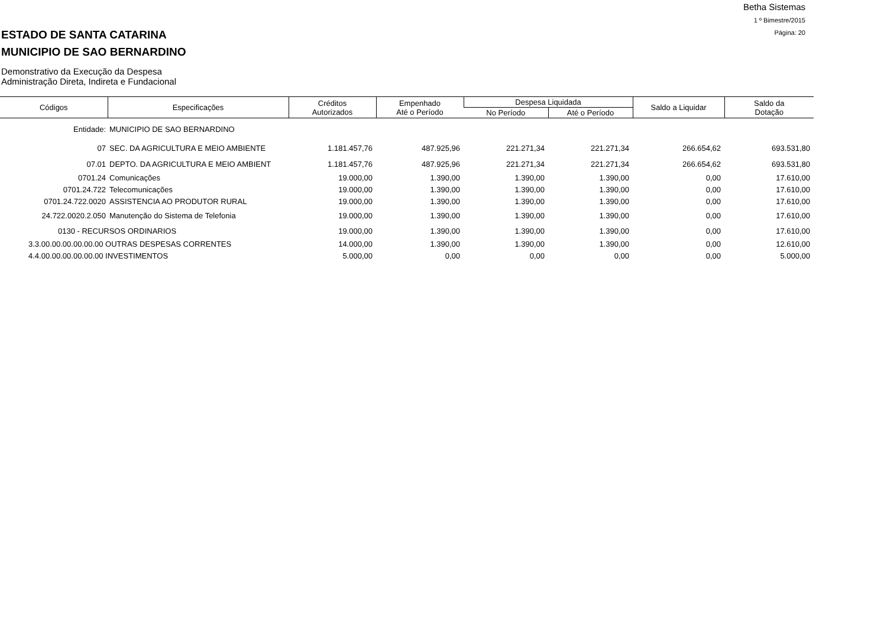Betha Sistemas
1 º Bimestre/2015
Página: 20
ESTADO DE SANTA CATARINA
MUNICIPIO DE SAO BERNARDINO
Demonstrativo da Execução da Despesa
Administração Direta, Indireta e Fundacional
| Códigos | Especificações | Créditos Autorizados | Empenhado Até o Período | Despesa Liquidada | | Saldo a Liquidar | Saldo da Dotação |
| --- | --- | --- | --- | --- | --- | --- | --- |
| | | | | No Período | Até o Período | | |
| Entidade: | MUNICIPIO DE SAO BERNARDINO | | | | | | |
| 07 | SEC. DA AGRICULTURA E MEIO AMBIENTE | 1.181.457,76 | 487.925,96 | 221.271,34 | 221.271,34 | 266.654,62 | 693.531,80 |
| 07.01 | DEPTO. DA AGRICULTURA E MEIO AMBIENT | 1.181.457,76 | 487.925,96 | 221.271,34 | 221.271,34 | 266.654,62 | 693.531,80 |
| 0701.24 | Comunicações | 19.000,00 | 1.390,00 | 1.390,00 | 1.390,00 | 0,00 | 17.610,00 |
| 0701.24.722 | Telecomunicações | 19.000,00 | 1.390,00 | 1.390,00 | 1.390,00 | 0,00 | 17.610,00 |
| 0701.24.722.0020 | ASSISTENCIA AO PRODUTOR RURAL | 19.000,00 | 1.390,00 | 1.390,00 | 1.390,00 | 0,00 | 17.610,00 |
| 24.722.0020.2.050 | Manutenção do Sistema de Telefonia | 19.000,00 | 1.390,00 | 1.390,00 | 1.390,00 | 0,00 | 17.610,00 |
| 0130 - RECURSOS ORDINARIOS | | 19.000,00 | 1.390,00 | 1.390,00 | 1.390,00 | 0,00 | 17.610,00 |
| 3.3.00.00.00.00.00.00 OUTRAS DESPESAS CORRENTES | | 14.000,00 | 1.390,00 | 1.390,00 | 1.390,00 | 0,00 | 12.610,00 |
| 4.4.00.00.00.00.00.00 INVESTIMENTOS | | 5.000,00 | 0,00 | 0,00 | 0,00 | 0,00 | 5.000,00 |